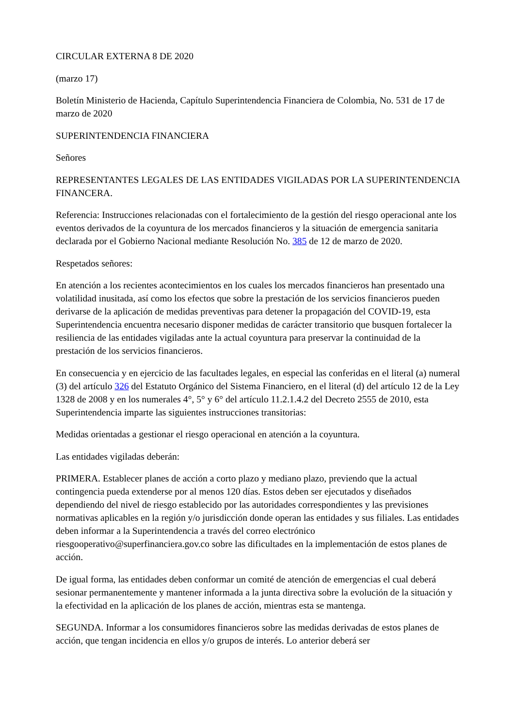CIRCULAR EXTERNA 8 DE 2020
(marzo 17)
Boletín Ministerio de Hacienda, Capítulo Superintendencia Financiera de Colombia, No. 531 de 17 de marzo de 2020
SUPERINTENDENCIA FINANCIERA
Señores
REPRESENTANTES LEGALES DE LAS ENTIDADES VIGILADAS POR LA SUPERINTENDENCIA FINANCERA.
Referencia: Instrucciones relacionadas con el fortalecimiento de la gestión del riesgo operacional ante los eventos derivados de la coyuntura de los mercados financieros y la situación de emergencia sanitaria declarada por el Gobierno Nacional mediante Resolución No. 385 de 12 de marzo de 2020.
Respetados señores:
En atención a los recientes acontecimientos en los cuales los mercados financieros han presentado una volatilidad inusitada, así como los efectos que sobre la prestación de los servicios financieros pueden derivarse de la aplicación de medidas preventivas para detener la propagación del COVID-19, esta Superintendencia encuentra necesario disponer medidas de carácter transitorio que busquen fortalecer la resiliencia de las entidades vigiladas ante la actual coyuntura para preservar la continuidad de la prestación de los servicios financieros.
En consecuencia y en ejercicio de las facultades legales, en especial las conferidas en el literal (a) numeral (3) del artículo 326 del Estatuto Orgánico del Sistema Financiero, en el literal (d) del artículo 12 de la Ley 1328 de 2008 y en los numerales 4°, 5° y 6° del artículo 11.2.1.4.2 del Decreto 2555 de 2010, esta Superintendencia imparte las siguientes instrucciones transitorias:
Medidas orientadas a gestionar el riesgo operacional en atención a la coyuntura.
Las entidades vigiladas deberán:
PRIMERA. Establecer planes de acción a corto plazo y mediano plazo, previendo que la actual contingencia pueda extenderse por al menos 120 días. Estos deben ser ejecutados y diseñados dependiendo del nivel de riesgo establecido por las autoridades correspondientes y las previsiones normativas aplicables en la región y/o jurisdicción donde operan las entidades y sus filiales. Las entidades deben informar a la Superintendencia a través del correo electrónico riesgooperativo@superfinanciera.gov.co sobre las dificultades en la implementación de estos planes de acción.
De igual forma, las entidades deben conformar un comité de atención de emergencias el cual deberá sesionar permanentemente y mantener informada a la junta directiva sobre la evolución de la situación y la efectividad en la aplicación de los planes de acción, mientras esta se mantenga.
SEGUNDA. Informar a los consumidores financieros sobre las medidas derivadas de estos planes de acción, que tengan incidencia en ellos y/o grupos de interés. Lo anterior deberá ser